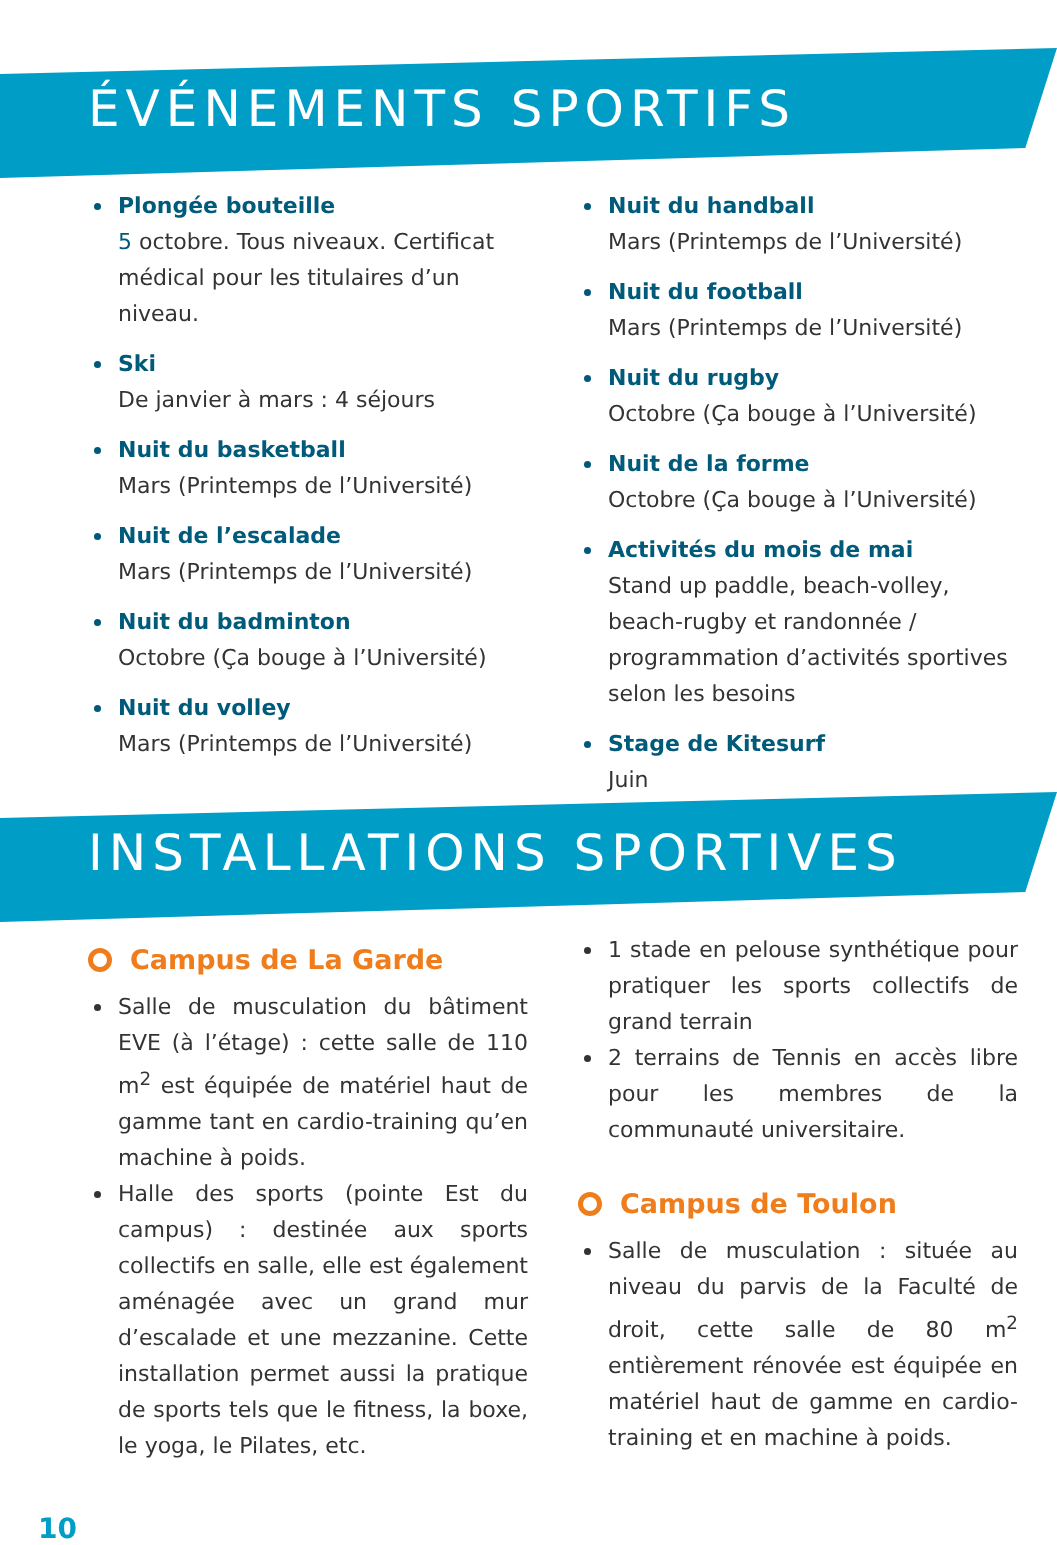ÉVÉNEMENTS SPORTIFS
Plongée bouteille
5 octobre. Tous niveaux. Certificat médical pour les titulaires d’un niveau.
Ski
De janvier à mars : 4 séjours
Nuit du basketball
Mars (Printemps de l’Université)
Nuit de l’escalade
Mars (Printemps de l’Université)
Nuit du badminton
Octobre (Ça bouge à l’Université)
Nuit du volley
Mars (Printemps de l’Université)
Nuit du handball
Mars (Printemps de l’Université)
Nuit du football
Mars (Printemps de l’Université)
Nuit du rugby
Octobre (Ça bouge à l’Université)
Nuit de la forme
Octobre (Ça bouge à l’Université)
Activités du mois de mai
Stand up paddle, beach-volley, beach-rugby et randonnée / programmation d’activités sportives selon les besoins
Stage de Kitesurf
Juin
INSTALLATIONS SPORTIVES
Campus de La Garde
Salle de musculation du bâtiment EVE (à l’étage) : cette salle de 110 m<sup>2</sup> est équipée de matériel haut de gamme tant en cardio-training qu’en machine à poids.
Halle des sports (pointe Est du campus) : destinée aux sports collectifs en salle, elle est également aménagée avec un grand mur d’escalade et une mezzanine. Cette installation permet aussi la pratique de sports tels que le fitness, la boxe, le yoga, le Pilates, etc.
1 stade en pelouse synthétique pour pratiquer les sports collectifs de grand terrain
2 terrains de Tennis en accès libre pour les membres de la communauté universitaire.
Campus de Toulon
Salle de musculation : située au niveau du parvis de la Faculté de droit, cette salle de 80 m<sup>2</sup> entièrement rénovée est équipée en matériel haut de gamme en cardio-training et en machine à poids.
10